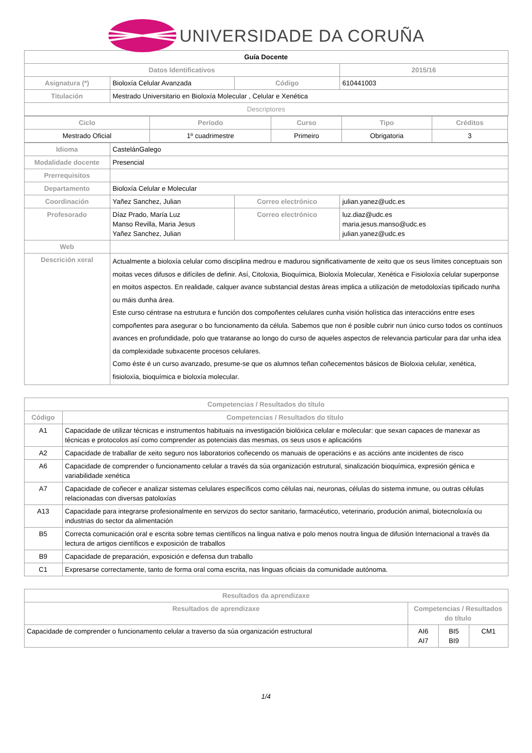UNIVERSIDADE DA CORUÑA
| Guía Docente | | | | |
| Datos Identificativos | | | | 2015/16 |
| Asignatura (*) | Bioloxía Celular Avanzada | | Código | 610441003 |
| Titulación | Mestrado Universitario en Bioloxía Molecular , Celular e Xenética | | | |
| Descriptores | | | | |
| / Ciclo / Período / Curso / Tipo / Créditos / / --- / --- / --- / --- / --- / / Mestrado Oficial / 1º cuadrimestre / Primeiro / Obrigatoria / 3 / | | | | |
| Idioma | CastelánGalego | | | |
| Modalidade docente | Presencial | | | |
| Prerrequisitos | | | | |
| Departamento | Bioloxía Celular e Molecular | | | |
| Coordinación | Yañez Sanchez, Julian | Correo electrónico | | julian.yanez@udc.es |
| Profesorado | Díaz Prado, María Luz Manso Revilla, Maria Jesus Yañez Sanchez, Julian | Correo electrónico | | luz.diaz@udc.es maria.jesus.manso@udc.es julian.yanez@udc.es |
| Web | | | | |
| Descrición xeral | Actualmente a bioloxía celular como disciplina medrou e madurou significativamente de xeito que os seus límites conceptuais son moitas veces difusos e difíciles de definir. Así, Citoloxia, Bioquímica, Bioloxía Molecular, Xenética e Fisioloxía celular superponse en moitos aspectos. En realidade, calquer avance substancial destas áreas implica a utilización de metodoloxías tipificado nunha ou máis dunha área. Este curso céntrase na estrutura e función dos compoñentes celulares cunha visión holística das interaccións entre eses compoñentes para asegurar o bo funcionamento da célula. Sabemos que non é posible cubrir nun único curso todos os contínuos avances en profundidade, polo que trataranse ao longo do curso de aqueles aspectos de relevancia particular para dar unha idea da complexidade subxacente procesos celulares. Como éste é un curso avanzado, presume-se que os alumnos teñan coñecementos básicos de Bioloxia celular, xenética, fisioloxía, bioquímica e bioloxía molecular. | | | |
| Competencias / Resultados do título | |
| --- | --- |
| Código | Competencias / Resultados do título |
| A1 | Capacidade de utilizar técnicas e instrumentos habituais na investigación biolóxica celular e molecular: que sexan capaces de manexar as técnicas e protocolos así como comprender as potenciais das mesmas, os seus usos e aplicacións |
| A2 | Capacidade de traballar de xeito seguro nos laboratorios coñecendo os manuais de operacións e as accións ante incidentes de risco |
| A6 | Capacidade de comprender o funcionamento celular a través da súa organización estrutural, sinalización bioquímica, expresión génica e variabilidade xenética |
| A7 | Capacidade de coñecer e analizar sistemas celulares específicos como células nai, neuronas, células do sistema inmune, ou outras células relacionadas con diversas patoloxías |
| A13 | Capacidade para integrarse profesionalmente en servizos do sector sanitario, farmacéutico, veterinario, produción animal, biotecnoloxía ou industrias do sector da alimentación |
| B5 | Correcta comunicación oral e escrita sobre temas científicos na lingua nativa e polo menos noutra lingua de difusión Internacional a través da lectura de artigos científicos e exposición de traballos |
| B9 | Capacidade de preparación, exposición e defensa dun traballo |
| C1 | Expresarse correctamente, tanto de forma oral coma escrita, nas linguas oficiais da comunidade autónoma. |
| Resultados da aprendizaxe | | | |
| --- | --- | --- | --- |
| Resultados de aprendizaxe | Competencias / Resultados do título | | |
| Capacidade de comprender o funcionamento celular a traverso da súa organización estructural | AI6 AI7 | BI5 BI9 | CM1 |
1/4